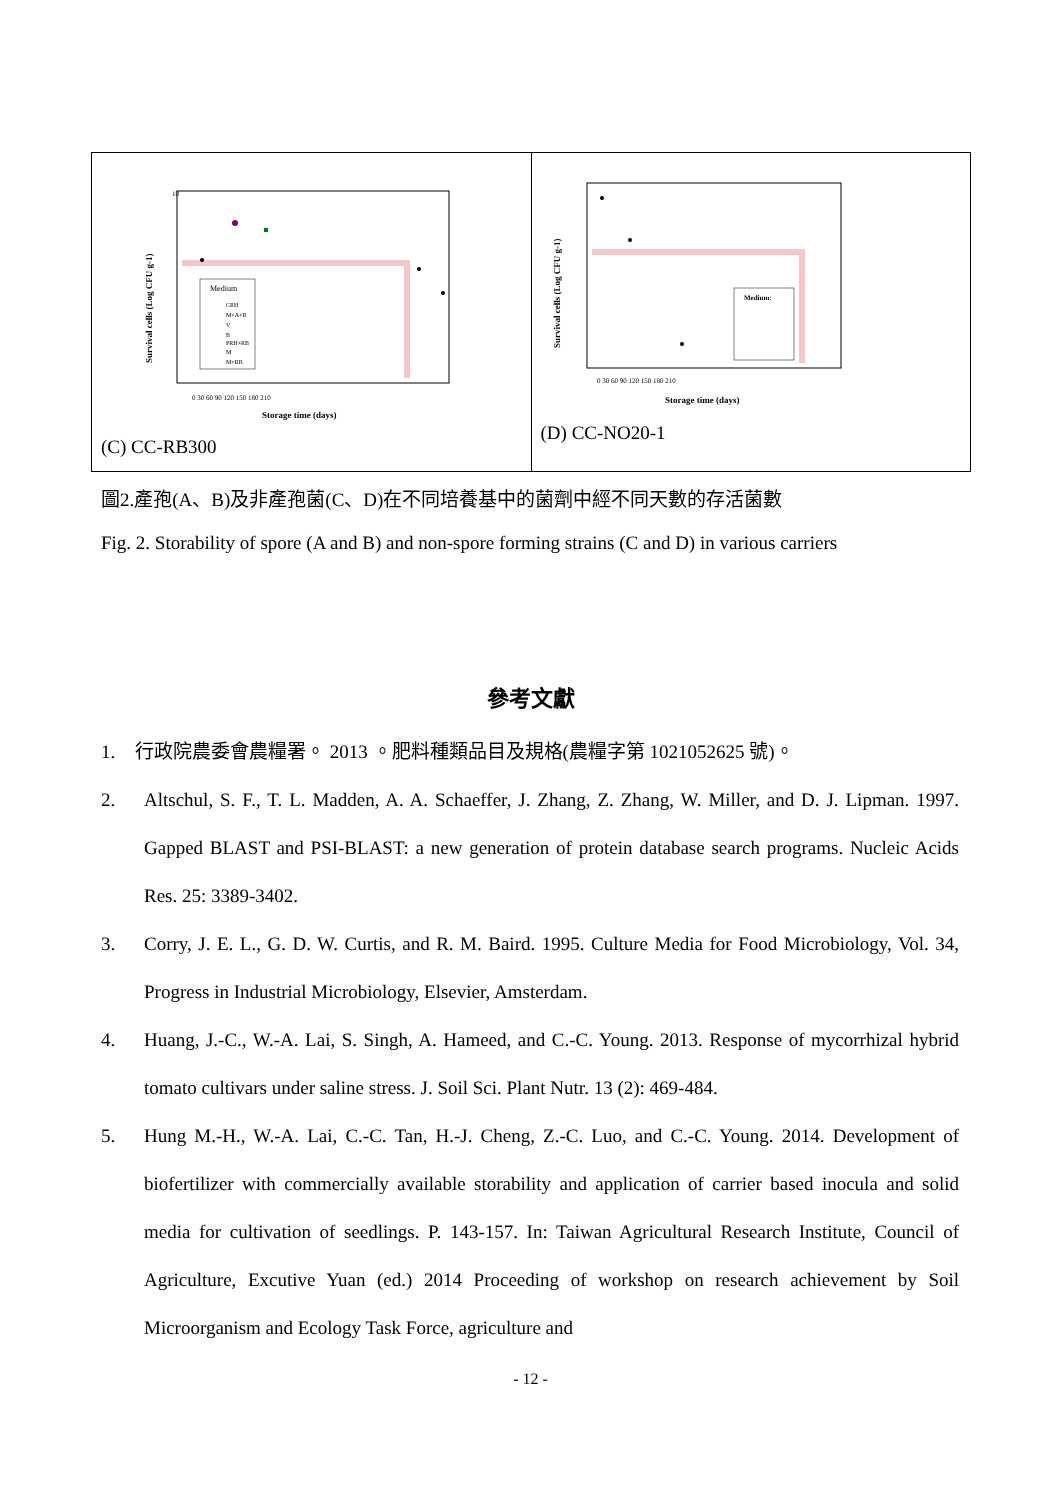Medium
CRH
M+A+B
V
B
PRH+RB
M
M+RB
Survival cells (Log CFU g-1)
Storage time (days)
10
0 30 60 90 120 150 180 210
(C) CC-RB300
Medium:
Survival cells (Log CFU g-1)
Storage time (days)
0 30 60 90 120 150 180 210
(D) CC-NO20-1
圖2.產孢(A、B)及非產孢菌(C、D)在不同培養基中的菌劑中經不同天數的存活菌數
Fig. 2. Storability of spore (A and B) and non-spore forming strains (C and D) in various carriers
參考文獻
1. 行政院農委會農糧署。 2013 。肥料種類品目及規格(農糧字第 1021052625 號)。
2. Altschul, S. F., T. L. Madden, A. A. Schaeffer, J. Zhang, Z. Zhang, W. Miller, and D. J. Lipman. 1997. Gapped BLAST and PSI-BLAST: a new generation of protein database search programs. Nucleic Acids Res. 25: 3389-3402.
3. Corry, J. E. L., G. D. W. Curtis, and R. M. Baird. 1995. Culture Media for Food Microbiology, Vol. 34, Progress in Industrial Microbiology, Elsevier, Amsterdam.
4. Huang, J.-C., W.-A. Lai, S. Singh, A. Hameed, and C.-C. Young. 2013. Response of mycorrhizal hybrid tomato cultivars under saline stress. J. Soil Sci. Plant Nutr. 13 (2): 469-484.
5. Hung M.-H., W.-A. Lai, C.-C. Tan, H.-J. Cheng, Z.-C. Luo, and C.-C. Young. 2014. Development of biofertilizer with commercially available storability and application of carrier based inocula and solid media for cultivation of seedlings. P. 143-157. In: Taiwan Agricultural Research Institute, Council of Agriculture, Excutive Yuan (ed.) 2014 Proceeding of workshop on research achievement by Soil Microorganism and Ecology Task Force, agriculture and
- 12 -